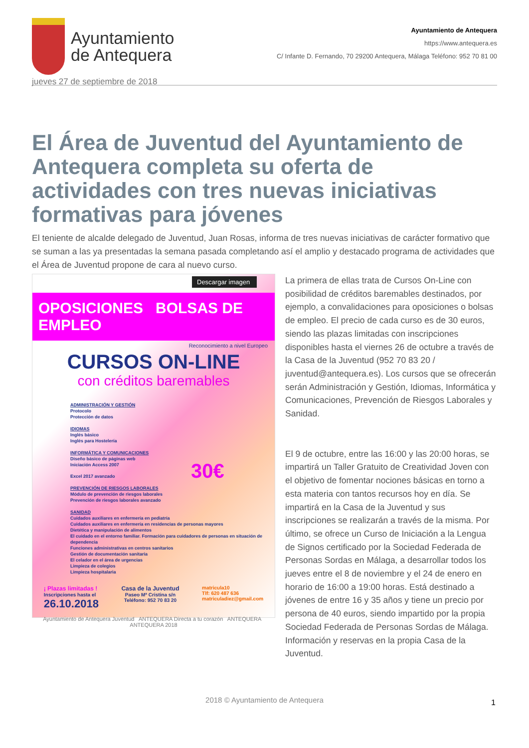Ayuntamiento
de Antequera
Ayuntamiento de Antequera
https://www.antequera.es
C/ Infante D. Fernando, 70 29200 Antequera, Málaga Teléfono: 952 70 81 00
jueves 27 de septiembre de 2018
El Área de Juventud del Ayuntamiento de Antequera completa su oferta de actividades con tres nuevas iniciativas formativas para jóvenes
El teniente de alcalde delegado de Juventud, Juan Rosas, informa de tres nuevas iniciativas de carácter formativo que se suman a las ya presentadas la semana pasada completando así el amplio y destacado programa de actividades que el Área de Juventud propone de cara al nuevo curso.
Descargar imagen
OPOSICIONES BOLSAS DE EMPLEO
Reconocimiento a nivel Europeo
CURSOS ON-LINE
con créditos baremables
ADMINISTRACIÓN Y GESTIÓN
Protocolo
Protección de datos
IDIOMAS
Inglés básico
Inglés para Hostelería
INFORMÁTICA Y COMUNICACIONES
Diseño básico de páginas web
Iniciación Access 2007
Excel 2017 avanzado 30€
PREVENCIÓN DE RIESGOS LABORALES
Módulo de prevención de riesgos laborales
Prevención de riesgos laborales avanzado
SANIDAD
Cuidados auxiliares en enfermería en pediatría
Cuidados auxiliares en enfermería en residencias de personas mayores
Dietética y manipulación de alimentos
El cuidado en el entorno familiar. Formación para cuidadores de personas en situación de dependencia
Funciones administrativas en centros sanitarios
Gestión de documentación sanitaria
El celador en el área de urgencias
Limpieza de colegios
Limpieza hospitalaria
¡ Plazas limitadas !
Inscripciones hasta el
26.10.2018
Casa de la Juventud
Paseo Mª Cristina s/n
Teléfono: 952 70 83 20
matricula10
Tlf: 620 487 636
matriculadiez@gmail.com
Ayuntamiento de Antequera Juventud ANTEQUERA Directa a tu corazón ANTEQUERA ANTEQUERA 2018
La primera de ellas trata de Cursos On-Line con posibilidad de créditos baremables destinados, por ejemplo, a convalidaciones para oposiciones o bolsas de empleo. El precio de cada curso es de 30 euros, siendo las plazas limitadas con inscripciones disponibles hasta el viernes 26 de octubre a través de la Casa de la Juventud (952 70 83 20 / juventud@antequera.es). Los cursos que se ofrecerán serán Administración y Gestión, Idiomas, Informática y Comunicaciones, Prevención de Riesgos Laborales y Sanidad.
El 9 de octubre, entre las 16:00 y las 20:00 horas, se impartirá un Taller Gratuito de Creatividad Joven con el objetivo de fomentar nociones básicas en torno a esta materia con tantos recursos hoy en día. Se impartirá en la Casa de la Juventud y sus inscripciones se realizarán a través de la misma. Por último, se ofrece un Curso de Iniciación a la Lengua de Signos certificado por la Sociedad Federada de Personas Sordas en Málaga, a desarrollar todos los jueves entre el 8 de noviembre y el 24 de enero en horario de 16:00 a 19:00 horas. Está destinado a jóvenes de entre 16 y 35 años y tiene un precio por persona de 40 euros, siendo impartido por la propia Sociedad Federada de Personas Sordas de Málaga. Información y reservas en la propia Casa de la Juventud.
2018 © Ayuntamiento de Antequera 1